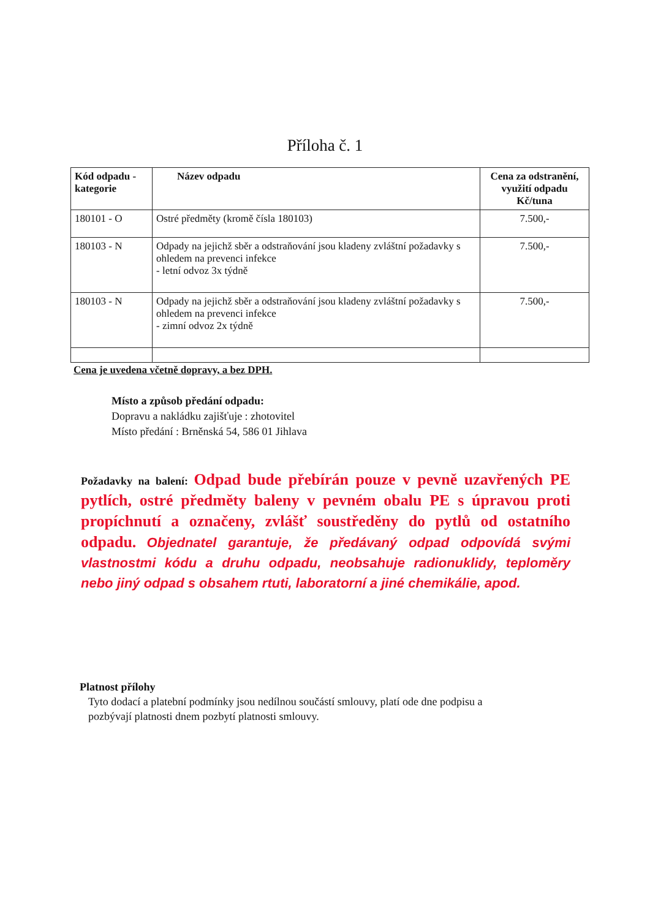Příloha č. 1
| Kód odpadu - kategorie | Název odpadu | Cena za odstranění, využití odpadu Kč/tuna |
| --- | --- | --- |
| 180101 - O | Ostré předměty (kromě čísla 180103) | 7.500,- |
| 180103 - N | Odpady na jejichž sběr a odstraňování jsou kladeny zvláštní požadavky s ohledem na prevenci infekce - letní odvoz 3x týdně | 7.500,- |
| 180103 - N | Odpady na jejichž sběr a odstraňování jsou kladeny zvláštní požadavky s ohledem na prevenci infekce - zimní odvoz 2x týdně | 7.500,- |
Cena je uvedena včetně dopravy, a bez DPH.
Místo a způsob předání odpadu:
Dopravu a nakládku zajišťuje : zhotovitel
Místo předání : Brněnská 54, 586 01 Jihlava
Požadavky na balení: Odpad bude přebírán pouze v pevně uzavřených PE pytlích, ostré předměty baleny v pevném obalu PE s úpravou proti propíchnutí a označeny, zvlášť soustředěny do pytlů od ostatního odpadu. Objednatel garantuje, že předávaný odpad odpovídá svými vlastnostmi kódu a druhu odpadu, neobsahuje radionuklidy, teploměry nebo jiný odpad s obsahem rtuti, laboratorní a jiné chemikálie, apod.
Platnost přílohy
Tyto dodací a platební podmínky jsou nedílnou součástí smlouvy, platí ode dne podpisu a
pozbývají platnosti dnem pozbytí platnosti smlouvy.